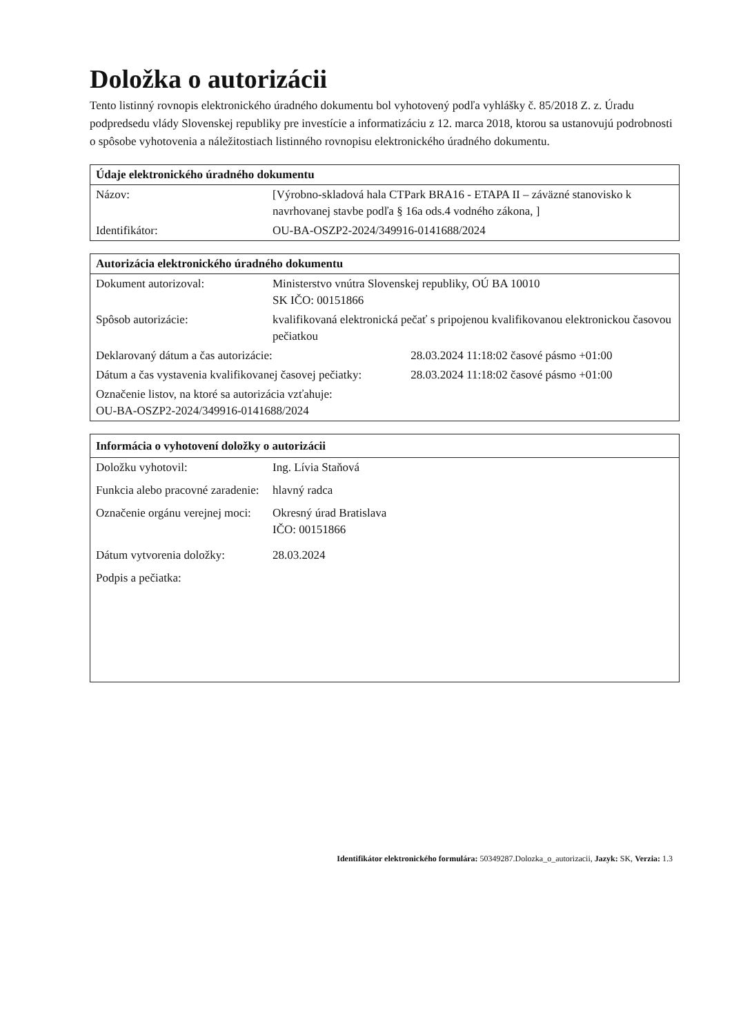Doložka o autorizácii
Tento listinný rovnopis elektronického úradného dokumentu bol vyhotovený podľa vyhlášky č. 85/2018 Z. z. Úradu podpredsedu vlády Slovenskej republiky pre investície a informatizáciu z 12. marca 2018, ktorou sa ustanovujú podrobnosti o spôsobe vyhotovenia a náležitostiach listinného rovnopisu elektronického úradného dokumentu.
| Údaje elektronického úradného dokumentu | |
| --- | --- |
| Názov: | [Výrobno-skladová hala CTPark BRA16 - ETAPA II – záväzné stanovisko k navrhovanej stavbe podľa § 16a ods.4 vodného zákona, ] |
| Identifikátor: | OU-BA-OSZP2-2024/349916-0141688/2024 |
| Autorizácia elektronického úradného dokumentu | | |
| --- | --- | --- |
| Dokument autorizoval: | Ministerstvo vnútra Slovenskej republiky, OÚ BA 10010 SK IČO: 00151866 | |
| Spôsob autorizácie: | kvalifikovaná elektronická pečať s pripojenou kvalifikovanou elektronickou časovou pečiatkou | |
| Deklarovaný dátum a čas autorizácie: | | 28.03.2024 11:18:02 časové pásmo +01:00 |
| Dátum a čas vystavenia kvalifikovanej časovej pečiatky: | | 28.03.2024 11:18:02 časové pásmo +01:00 |
| Označenie listov, na ktoré sa autorizácia vzťahuje: OU-BA-OSZP2-2024/349916-0141688/2024 | | |
| Informácia o vyhotovení doložky o autorizácii | |
| --- | --- |
| Doložku vyhotovil: | Ing. Lívia Staňová |
| Funkcia alebo pracovné zaradenie: | hlavný radca |
| Označenie orgánu verejnej moci: | Okresný úrad Bratislava IČO: 00151866 |
| Dátum vytvorenia doložky: | 28.03.2024 |
| Podpis a pečiatka: | |
Identifikátor elektronického formulára: 50349287.Dolozka_o_autorizacii, Jazyk: SK, Verzia: 1.3